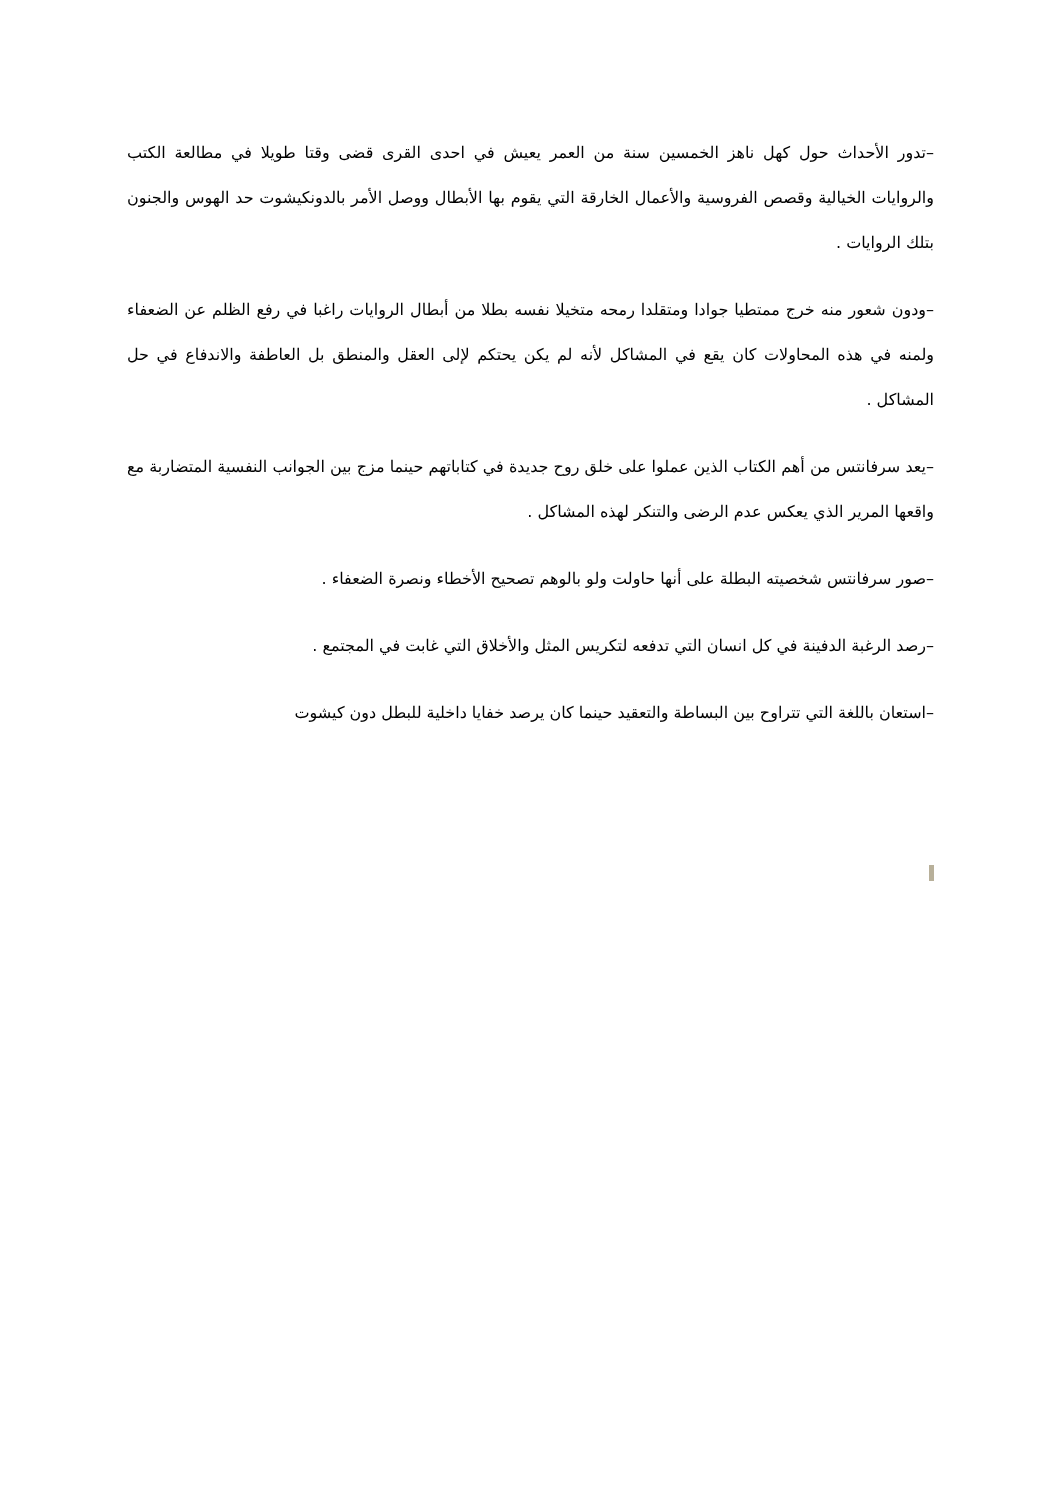–تدور الأحداث حول كهل ناهز الخمسين سنة من العمر يعيش في احدى القرى قضى وقتا طويلا في مطالعة الكتب والروايات الخيالية وقصص الفروسية والأعمال الخارقة التي يقوم بها الأبطال ووصل الأمر بالدونكيشوت حد الهوس والجنون بتلك الروايات .
–ودون شعور منه خرج ممتطيا جوادا ومتقلدا رمحه متخيلا نفسه بطلا من أبطال الروايات راغبا في رفع الظلم عن الضعفاء ولمنه في هذه المحاولات كان يقع في المشاكل لأنه لم يكن يحتكم لإلى العقل والمنطق بل العاطفة والاندفاع في حل المشاكل .
–يعد سرفانتس من أهم الكتاب الذين عملوا على خلق روح جديدة في كتاباتهم حينما مزج بين الجوانب النفسية المتضاربة مع واقعها المرير الذي يعكس عدم الرضى والتنكر لهذه المشاكل .
–صور سرفانتس شخصيته البطلة على أنها حاولت ولو بالوهم تصحيح الأخطاء ونصرة الضعفاء .
–رصد الرغبة الدفينة في كل انسان التي تدفعه لتكريس المثل والأخلاق التي غابت في المجتمع .
–استعان باللغة التي تتراوح بين البساطة والتعقيد حينما كان يرصد خفايا داخلية للبطل دون كيشوت